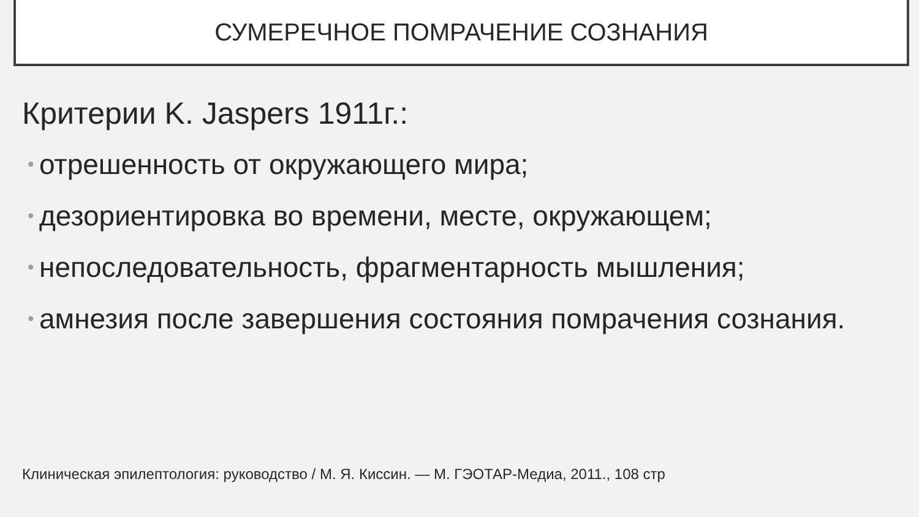СУМЕРЕЧНОЕ ПОМРАЧЕНИЕ СОЗНАНИЯ
Критерии K. Jaspers 1911г.:
• отрешенность от окружающего мира;
• дезориентировка во времени, месте, окружающем;
• непоследовательность, фрагментарность мышления;
• амнезия после завершения состояния помрачения сознания.
Клиническая эпилептология: руководство / М. Я. Киссин. — М. ГЭОТАР-Медиа, 2011., 108 стр